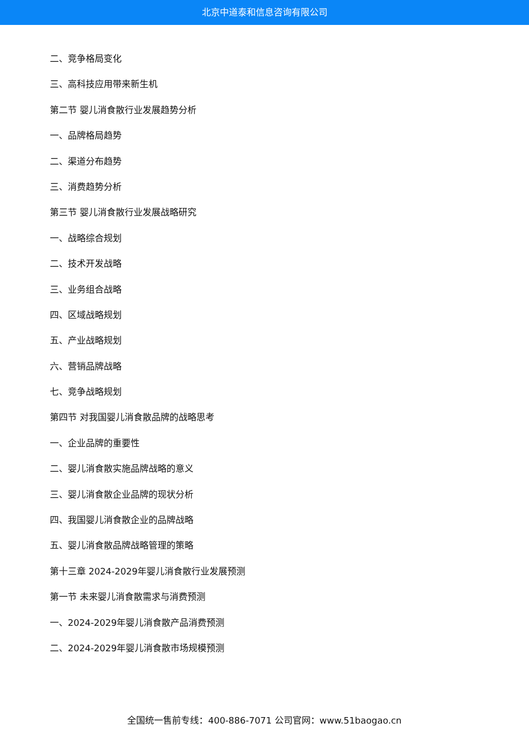北京中道泰和信息咨询有限公司
二、竞争格局变化
三、高科技应用带来新生机
第二节 婴儿消食散行业发展趋势分析
一、品牌格局趋势
二、渠道分布趋势
三、消费趋势分析
第三节 婴儿消食散行业发展战略研究
一、战略综合规划
二、技术开发战略
三、业务组合战略
四、区域战略规划
五、产业战略规划
六、营销品牌战略
七、竞争战略规划
第四节 对我国婴儿消食散品牌的战略思考
一、企业品牌的重要性
二、婴儿消食散实施品牌战略的意义
三、婴儿消食散企业品牌的现状分析
四、我国婴儿消食散企业的品牌战略
五、婴儿消食散品牌战略管理的策略
第十三章 2024-2029年婴儿消食散行业发展预测
第一节 未来婴儿消食散需求与消费预测
一、2024-2029年婴儿消食散产品消费预测
二、2024-2029年婴儿消食散市场规模预测
全国统一售前专线：400-886-7071 公司官网：www.51baogao.cn